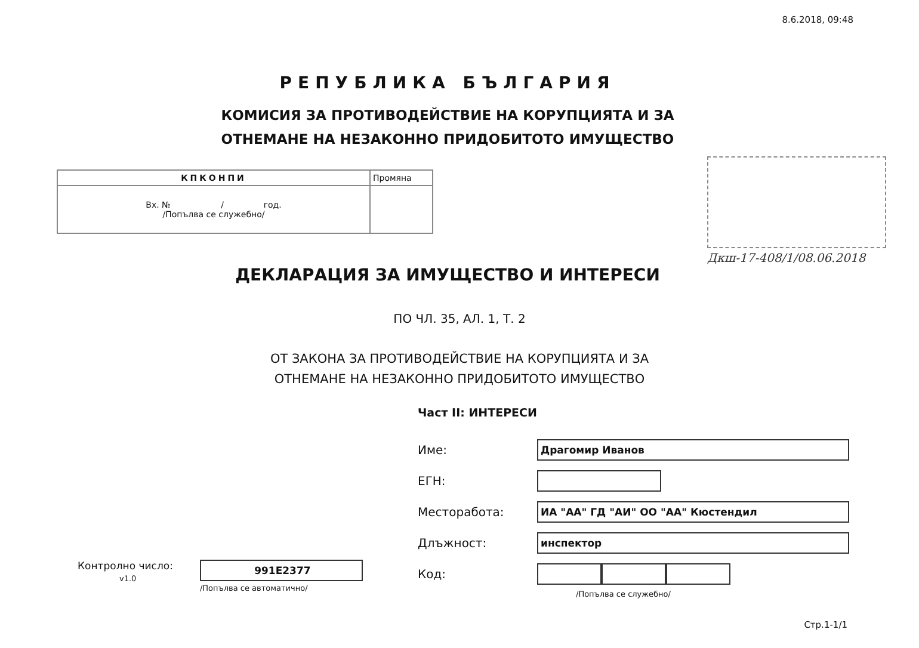8.6.2018, 09:48
РЕПУБЛИКА БЪЛГАРИЯ
КОМИСИЯ ЗА ПРОТИВОДЕЙСТВИЕ НА КОРУПЦИЯТА И ЗА
ОТНЕМАНЕ НА НЕЗАКОННО ПРИДОБИТОТО ИМУЩЕСТВО
| КПКОНПИ | Промяна |
| Вх. № / год. /Попълва се служебно/ | |
Дкш-17-408/1/08.06.2018
ДЕКЛАРАЦИЯ ЗА ИМУЩЕСТВО И ИНТЕРЕСИ
ПО ЧЛ. 35, АЛ. 1, Т. 2
ОТ ЗАКОНА ЗА ПРОТИВОДЕЙСТВИЕ НА КОРУПЦИЯТА И ЗА
ОТНЕМАНЕ НА НЕЗАКОННО ПРИДОБИТОТО ИМУЩЕСТВО
Част II: ИНТЕРЕСИ
Име:
Драгомир Иванов
ЕГН:
Месторабота:
ИА "АА" ГД "АИ" ОО "АА" Кюстендил
Длъжност:
инспектор
Код:
/Попълва се служебно/
Контролно число:
v1.0
991E2377
/Попълва се автоматично/
Стр.1-1/1